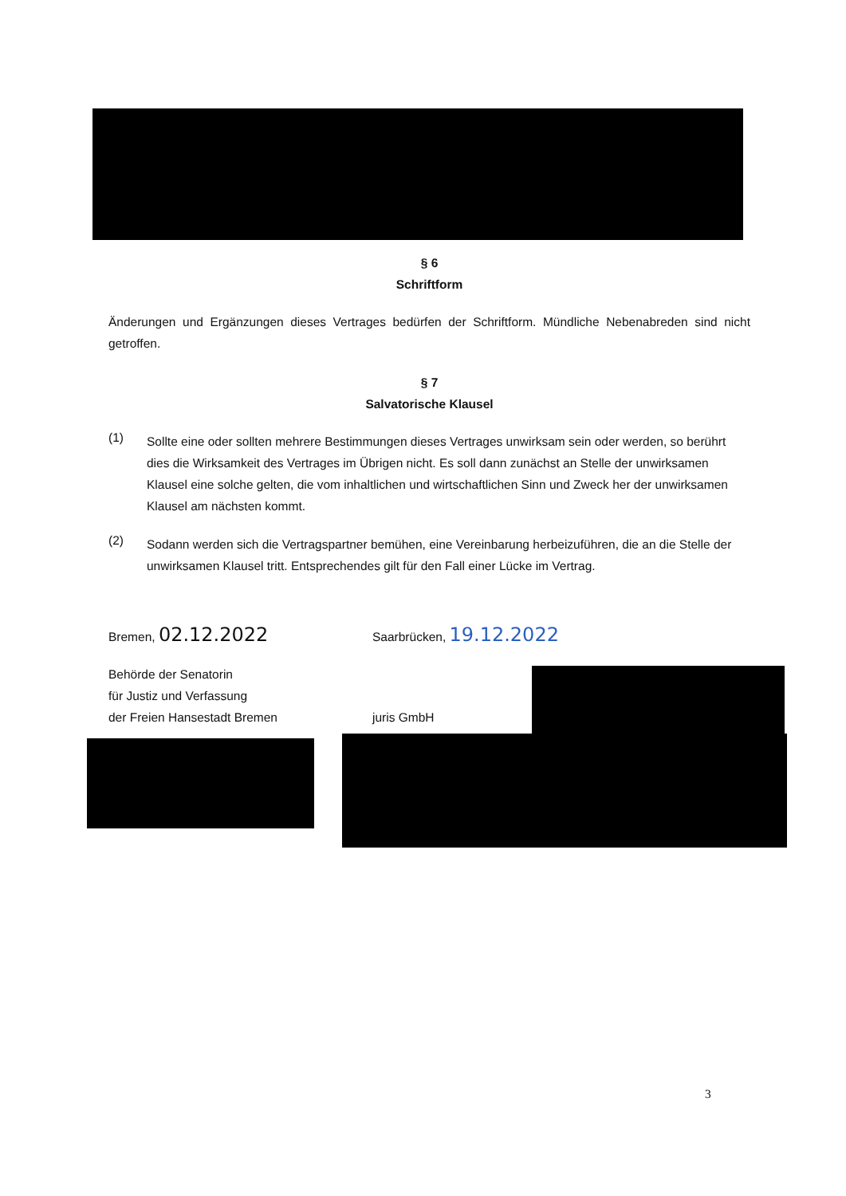§ 6
Schriftform
Änderungen und Ergänzungen dieses Vertrages bedürfen der Schriftform. Mündliche Nebenabreden sind nicht getroffen.
§ 7
Salvatorische Klausel
(1)
Sollte eine oder sollten mehrere Bestimmungen dieses Vertrages unwirksam sein oder werden, so berührt dies die Wirksamkeit des Vertrages im Übrigen nicht. Es soll dann zunächst an Stelle der unwirksamen Klausel eine solche gelten, die vom inhaltlichen und wirtschaftlichen Sinn und Zweck her der unwirksamen Klausel am nächsten kommt.
(2)
Sodann werden sich die Vertragspartner bemühen, eine Vereinbarung herbeizuführen, die an die Stelle der unwirksamen Klausel tritt. Entsprechendes gilt für den Fall einer Lücke im Vertrag.
Bremen, 02.12.2022
Behörde der Senatorin
für Justiz und Verfassung
der Freien Hansestadt Bremen
Saarbrücken, 19.12.2022
juris GmbH
3